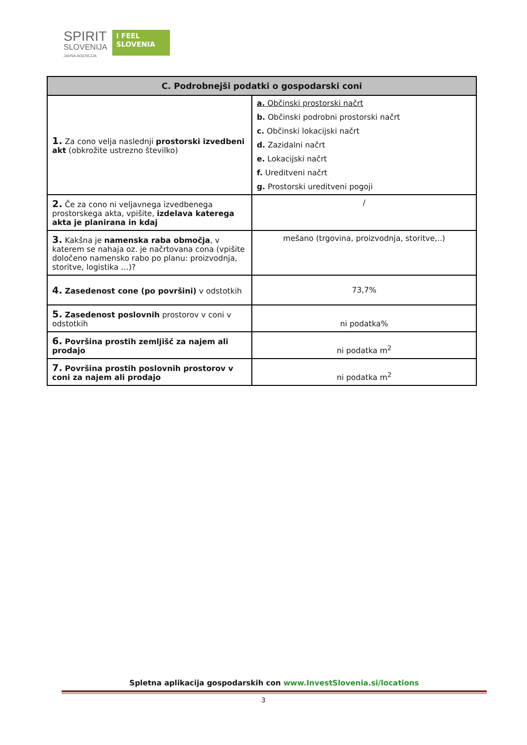SPIRIT
SLOVENIJA
JAVNA AGENCIJA
I FEEL
SLOVENIA
| C. Podrobnejši podatki o gospodarski coni | |
| --- | --- |
| 1. Za cono velja naslednji prostorski izvedbeni akt (obkrožite ustrezno številko) | a. Občinski prostorski načrt b. Občinski podrobni prostorski načrt c. Občinski lokacijski načrt d. Zazidalni načrt e. Lokacijski načrt f. Ureditveni načrt g. Prostorski ureditveni pogoji |
| 2. Če za cono ni veljavnega izvedbenega prostorskega akta, vpišite, izdelava katerega akta je planirana in kdaj | / |
| 3. Kakšna je namenska raba območja , v katerem se nahaja oz. je načrtovana cona (vpišite določeno namensko rabo po planu: proizvodnja, storitve, logistika …)? | mešano (trgovina, proizvodnja, storitve,..) |
| 4. Zasedenost cone (po površini) v odstotkih | 73,7% |
| 5. Zasedenost poslovnih prostorov v coni v odstotkih | ni podatka% |
| 6. Površina prostih zemljišč za najem ali prodajo | ni podatka m<sup>2</sup> |
| 7. Površina prostih poslovnih prostorov v coni za najem ali prodajo | ni podatka m<sup>2</sup> |
Spletna aplikacija gospodarskih con www.InvestSlovenia.si/locations
3